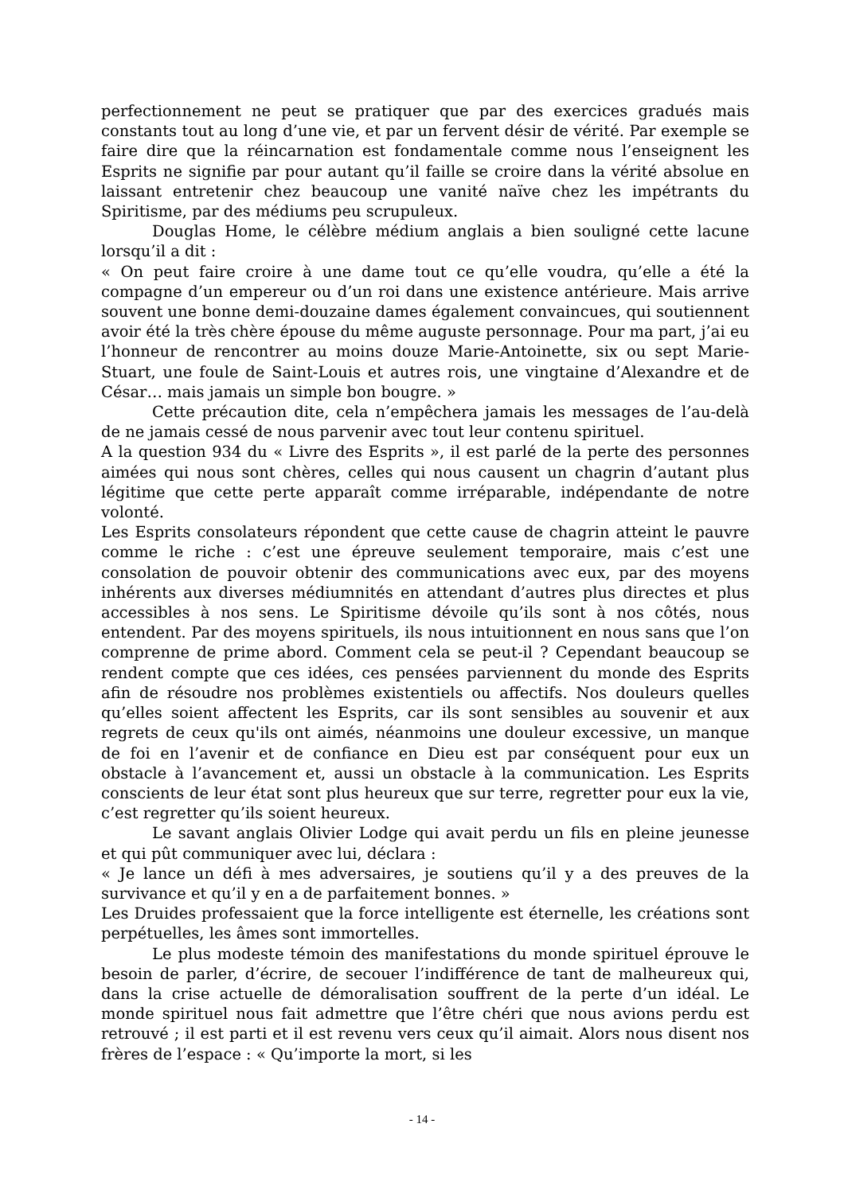perfectionnement ne peut se pratiquer que par des exercices gradués mais constants tout au long d’une vie, et par un fervent désir de vérité. Par exemple se faire dire que la réincarnation est fondamentale comme nous l’enseignent les Esprits ne signifie par pour autant qu’il faille se croire dans la vérité absolue en laissant entretenir chez beaucoup une vanité naïve chez les impétrants du Spiritisme, par des médiums peu scrupuleux.
Douglas Home, le célèbre médium anglais a bien souligné cette lacune lorsqu’il a dit :
« On peut faire croire à une dame tout ce qu’elle voudra, qu’elle a été la compagne d’un empereur ou d’un roi dans une existence antérieure. Mais arrive souvent une bonne demi-douzaine dames également convaincues, qui soutiennent avoir été la très chère épouse du même auguste personnage. Pour ma part, j’ai eu l’honneur de rencontrer au moins douze Marie-Antoinette, six ou sept Marie-Stuart, une foule de Saint-Louis et autres rois, une vingtaine d’Alexandre et de César… mais jamais un simple bon bougre. »
Cette précaution dite, cela n’empêchera jamais les messages de l’au-delà de ne jamais cessé de nous parvenir avec tout leur contenu spirituel.
A la question 934 du « Livre des Esprits », il est parlé de la perte des personnes aimées qui nous sont chères, celles qui nous causent un chagrin d’autant plus légitime que cette perte apparaît comme irréparable, indépendante de notre volonté.
Les Esprits consolateurs répondent que cette cause de chagrin atteint le pauvre comme le riche : c’est une épreuve seulement temporaire, mais c’est une consolation de pouvoir obtenir des communications avec eux, par des moyens inhérents aux diverses médiumnités en attendant d’autres plus directes et plus accessibles à nos sens. Le Spiritisme dévoile qu’ils sont à nos côtés, nous entendent. Par des moyens spirituels, ils nous intuitionnent en nous sans que l’on comprenne de prime abord. Comment cela se peut-il ? Cependant beaucoup se rendent compte que ces idées, ces pensées parviennent du monde des Esprits afin de résoudre nos problèmes existentiels ou affectifs. Nos douleurs quelles qu’elles soient affectent les Esprits, car ils sont sensibles au souvenir et aux regrets de ceux qu'ils ont aimés, néanmoins une douleur excessive, un manque de foi en l’avenir et de confiance en Dieu est par conséquent pour eux un obstacle à l’avancement et, aussi un obstacle à la communication. Les Esprits conscients de leur état sont plus heureux que sur terre, regretter pour eux la vie, c’est regretter qu’ils soient heureux.
Le savant anglais Olivier Lodge qui avait perdu un fils en pleine jeunesse et qui pût communiquer avec lui, déclara :
« Je lance un défi à mes adversaires, je soutiens qu’il y a des preuves de la survivance et qu’il y en a de parfaitement bonnes. »
Les Druides professaient que la force intelligente est éternelle, les créations sont perpétuelles, les âmes sont immortelles.
Le plus modeste témoin des manifestations du monde spirituel éprouve le besoin de parler, d’écrire, de secouer l’indifférence de tant de malheureux qui, dans la crise actuelle de démoralisation souffrent de la perte d’un idéal. Le monde spirituel nous fait admettre que l’être chéri que nous avions perdu est retrouvé ; il est parti et il est revenu vers ceux qu’il aimait. Alors nous disent nos frères de l’espace : « Qu’importe la mort, si les
- 14 -